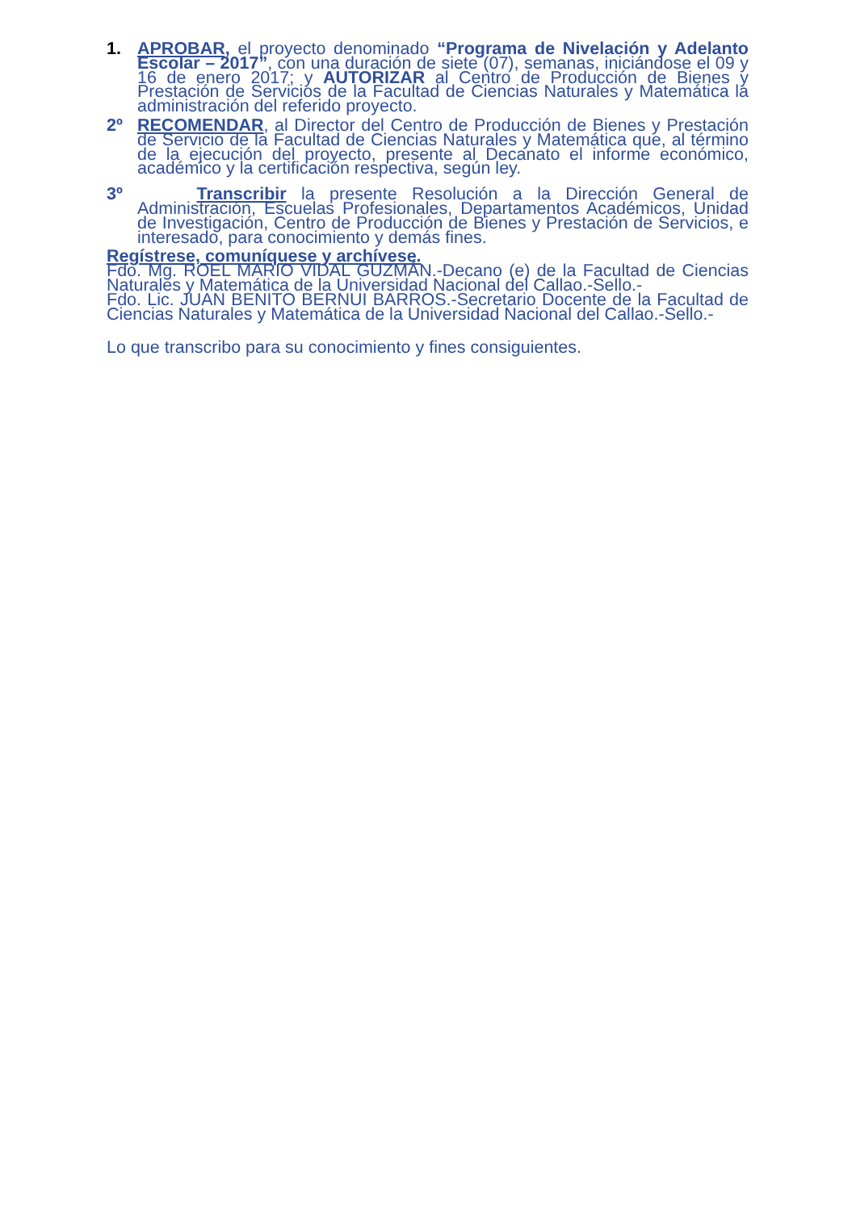1. APROBAR, el proyecto denominado “Programa de Nivelación y Adelanto Escolar – 2017”, con una duración de siete (07), semanas, iniciándose el 09 y 16 de enero 2017; y AUTORIZAR al Centro de Producción de Bienes y Prestación de Servicios de la Facultad de Ciencias Naturales y Matemática la administración del referido proyecto.
2º RECOMENDAR, al Director del Centro de Producción de Bienes y Prestación de Servicio de la Facultad de Ciencias Naturales y Matemática que, al término de la ejecución del proyecto, presente al Decanato el informe económico, académico y la certificación respectiva, según ley.
3º Transcribir la presente Resolución a la Dirección General de Administración, Escuelas Profesionales, Departamentos Académicos, Unidad de Investigación, Centro de Producción de Bienes y Prestación de Servicios, e interesado, para conocimiento y demás fines.
Regístrese, comuníquese y archívese.
Fdo. Mg. ROEL MARIO VIDAL GUZMÁN.-Decano (e) de la Facultad de Ciencias Naturales y Matemática de la Universidad Nacional del Callao.-Sello.-
Fdo. Lic. JUAN BENITO BERNUI BARROS.-Secretario Docente de la Facultad de Ciencias Naturales y Matemática de la Universidad Nacional del Callao.-Sello.-
Lo que transcribo para su conocimiento y fines consiguientes.